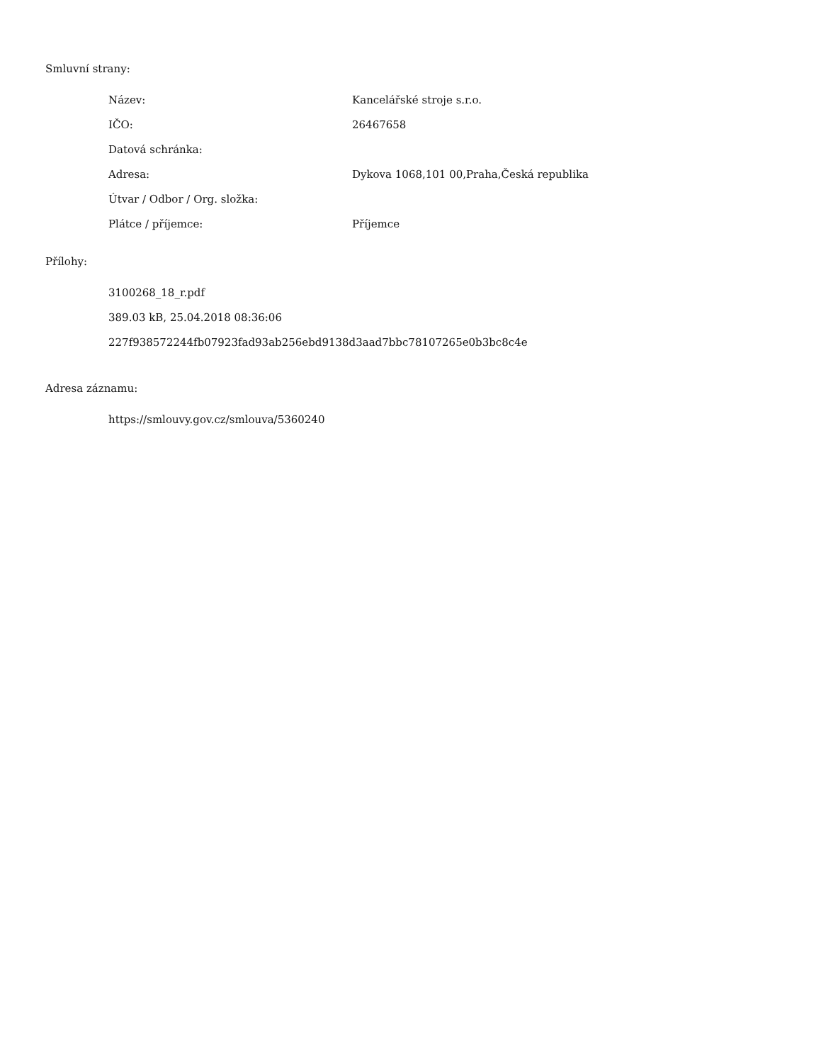Smluvní strany:
| Název: | Kancelářské stroje s.r.o. |
| IČO: | 26467658 |
| Datová schránka: | |
| Adresa: | Dykova 1068,101 00,Praha,Česká republika |
| Útvar / Odbor / Org. složka: | |
| Plátce / příjemce: | Příjemce |
Přílohy:
3100268_18_r.pdf
389.03 kB, 25.04.2018 08:36:06
227f938572244fb07923fad93ab256ebd9138d3aad7bbc78107265e0b3bc8c4e
Adresa záznamu:
https://smlouvy.gov.cz/smlouva/5360240